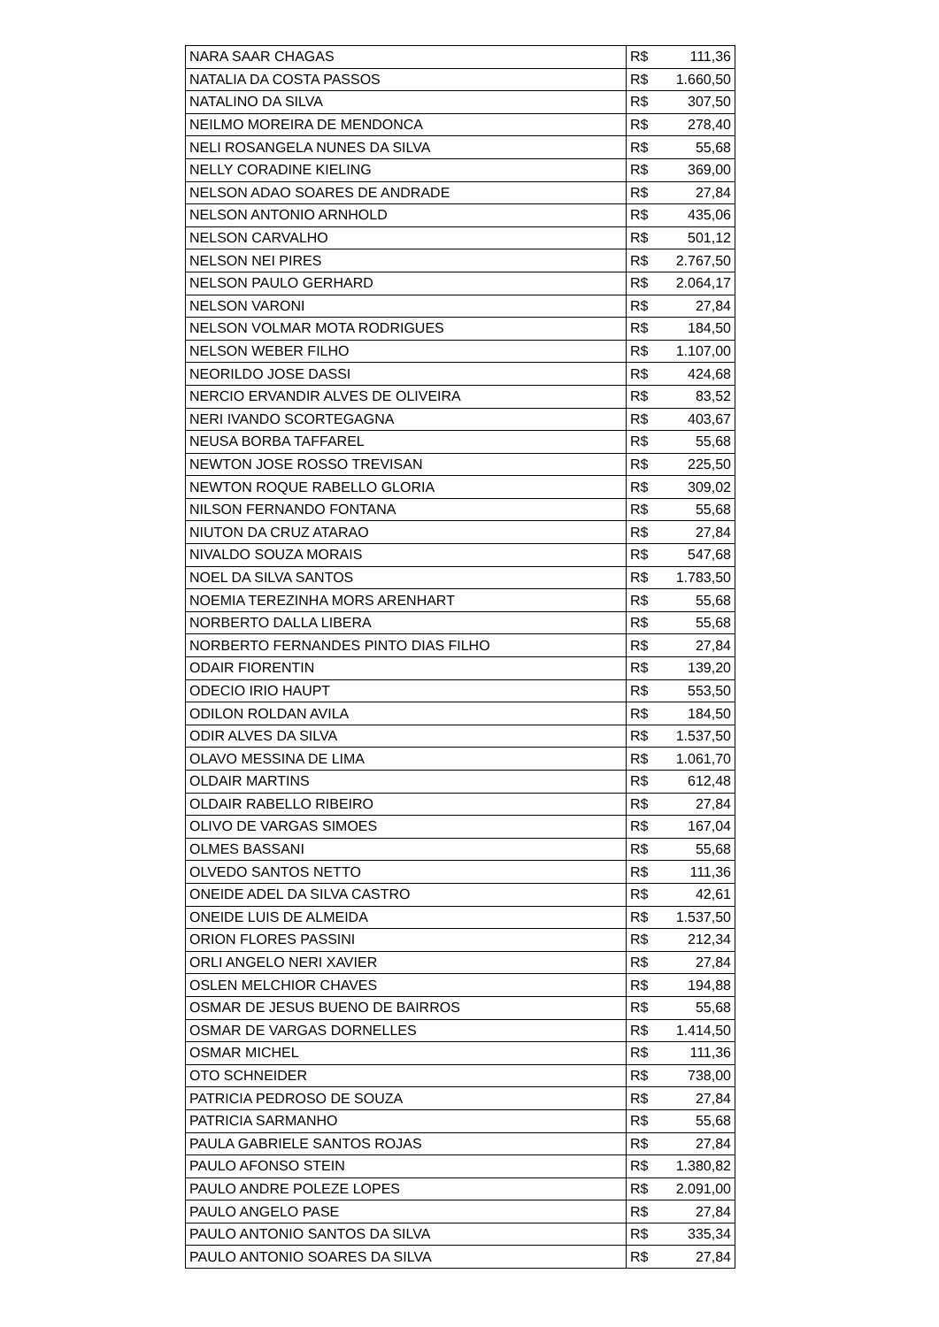| NARA SAAR CHAGAS | R$ | 111,36 |
| NATALIA DA COSTA PASSOS | R$ | 1.660,50 |
| NATALINO DA SILVA | R$ | 307,50 |
| NEILMO MOREIRA DE MENDONCA | R$ | 278,40 |
| NELI ROSANGELA NUNES DA SILVA | R$ | 55,68 |
| NELLY CORADINE KIELING | R$ | 369,00 |
| NELSON ADAO SOARES DE ANDRADE | R$ | 27,84 |
| NELSON ANTONIO ARNHOLD | R$ | 435,06 |
| NELSON CARVALHO | R$ | 501,12 |
| NELSON NEI PIRES | R$ | 2.767,50 |
| NELSON PAULO GERHARD | R$ | 2.064,17 |
| NELSON VARONI | R$ | 27,84 |
| NELSON VOLMAR MOTA RODRIGUES | R$ | 184,50 |
| NELSON WEBER FILHO | R$ | 1.107,00 |
| NEORILDO JOSE DASSI | R$ | 424,68 |
| NERCIO ERVANDIR ALVES DE OLIVEIRA | R$ | 83,52 |
| NERI IVANDO SCORTEGAGNA | R$ | 403,67 |
| NEUSA BORBA TAFFAREL | R$ | 55,68 |
| NEWTON JOSE ROSSO TREVISAN | R$ | 225,50 |
| NEWTON ROQUE RABELLO GLORIA | R$ | 309,02 |
| NILSON FERNANDO FONTANA | R$ | 55,68 |
| NIUTON DA CRUZ ATARAO | R$ | 27,84 |
| NIVALDO SOUZA MORAIS | R$ | 547,68 |
| NOEL DA SILVA SANTOS | R$ | 1.783,50 |
| NOEMIA TEREZINHA MORS ARENHART | R$ | 55,68 |
| NORBERTO DALLA LIBERA | R$ | 55,68 |
| NORBERTO FERNANDES PINTO DIAS FILHO | R$ | 27,84 |
| ODAIR FIORENTIN | R$ | 139,20 |
| ODECIO IRIO HAUPT | R$ | 553,50 |
| ODILON ROLDAN AVILA | R$ | 184,50 |
| ODIR ALVES DA SILVA | R$ | 1.537,50 |
| OLAVO MESSINA DE LIMA | R$ | 1.061,70 |
| OLDAIR MARTINS | R$ | 612,48 |
| OLDAIR RABELLO RIBEIRO | R$ | 27,84 |
| OLIVO DE VARGAS SIMOES | R$ | 167,04 |
| OLMES BASSANI | R$ | 55,68 |
| OLVEDO SANTOS NETTO | R$ | 111,36 |
| ONEIDE ADEL DA SILVA CASTRO | R$ | 42,61 |
| ONEIDE LUIS DE ALMEIDA | R$ | 1.537,50 |
| ORION FLORES PASSINI | R$ | 212,34 |
| ORLI ANGELO NERI XAVIER | R$ | 27,84 |
| OSLEN MELCHIOR CHAVES | R$ | 194,88 |
| OSMAR DE JESUS BUENO DE BAIRROS | R$ | 55,68 |
| OSMAR DE VARGAS DORNELLES | R$ | 1.414,50 |
| OSMAR MICHEL | R$ | 111,36 |
| OTO SCHNEIDER | R$ | 738,00 |
| PATRICIA PEDROSO DE SOUZA | R$ | 27,84 |
| PATRICIA SARMANHO | R$ | 55,68 |
| PAULA GABRIELE SANTOS ROJAS | R$ | 27,84 |
| PAULO AFONSO STEIN | R$ | 1.380,82 |
| PAULO ANDRE POLEZE LOPES | R$ | 2.091,00 |
| PAULO ANGELO PASE | R$ | 27,84 |
| PAULO ANTONIO SANTOS DA SILVA | R$ | 335,34 |
| PAULO ANTONIO SOARES DA SILVA | R$ | 27,84 |